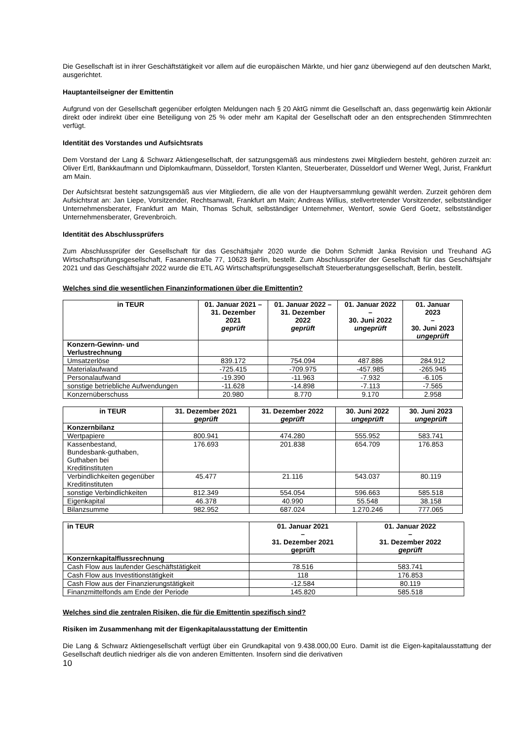Die Gesellschaft ist in ihrer Geschäftstätigkeit vor allem auf die europäischen Märkte, und hier ganz überwiegend auf den deutschen Markt, ausgerichtet.
Hauptanteilseigner der Emittentin
Aufgrund von der Gesellschaft gegenüber erfolgten Meldungen nach § 20 AktG nimmt die Gesellschaft an, dass gegenwärtig kein Aktionär direkt oder indirekt über eine Beteiligung von 25 % oder mehr am Kapital der Gesellschaft oder an den entsprechenden Stimmrechten verfügt.
Identität des Vorstandes und Aufsichtsrats
Dem Vorstand der Lang & Schwarz Aktiengesellschaft, der satzungsgemäß aus mindestens zwei Mitgliedern besteht, gehören zurzeit an: Oliver Ertl, Bankkaufmann und Diplomkaufmann, Düsseldorf, Torsten Klanten, Steuerberater, Düsseldorf und Werner Wegl, Jurist, Frankfurt am Main.
Der Aufsichtsrat besteht satzungsgemäß aus vier Mitgliedern, die alle von der Hauptversammlung gewählt werden. Zurzeit gehören dem Aufsichtsrat an: Jan Liepe, Vorsitzender, Rechtsanwalt, Frankfurt am Main; Andreas Willius, stellvertretender Vorsitzender, selbstständiger Unternehmensberater, Frankfurt am Main, Thomas Schult, selbständiger Unternehmer, Wentorf, sowie Gerd Goetz, selbstständiger Unternehmensberater, Grevenbroich.
Identität des Abschlussprüfers
Zum Abschlussprüfer der Gesellschaft für das Geschäftsjahr 2020 wurde die Dohm Schmidt Janka Revision und Treuhand AG Wirtschaftsprüfungsgesellschaft, Fasanenstraße 77, 10623 Berlin, bestellt. Zum Abschlussprüfer der Gesellschaft für das Geschäftsjahr 2021 und das Geschäftsjahr 2022 wurde die ETL AG Wirtschaftsprüfungsgesellschaft Steuerberatungsgesellschaft, Berlin, bestellt.
Welches sind die wesentlichen Finanzinformationen über die Emittentin?
| in TEUR | 01. Januar 2021 – 31. Dezember 2021 geprüft | 01. Januar 2022 – 31. Dezember 2022 geprüft | 01. Januar 2022 – 30. Juni 2022 ungeprüft | 01. Januar 2023 – 30. Juni 2023 ungeprüft |
| --- | --- | --- | --- | --- |
| Konzern-Gewinn- und Verlustrechnung | | | | |
| Umsatzerlöse | 839.172 | 754.094 | 487.886 | 284.912 |
| Materialaufwand | -725.415 | -709.975 | -457.985 | -265.945 |
| Personalaufwand | -19.390 | -11.963 | -7.932 | -6.105 |
| sonstige betriebliche Aufwendungen | -11.628 | -14.898 | -7.113 | -7.565 |
| Konzernüberschuss | 20.980 | 8.770 | 9.170 | 2.958 |
| in TEUR | 31. Dezember 2021 geprüft | 31. Dezember 2022 geprüft | 30. Juni 2022 ungeprüft | 30. Juni 2023 ungeprüft |
| --- | --- | --- | --- | --- |
| Konzernbilanz | | | | |
| Wertpapiere | 800.941 | 474.280 | 555.952 | 583.741 |
| Kassenbestand, Bundesbank-guthaben, Guthaben bei Kreditinstituten | 176.693 | 201.838 | 654.709 | 176.853 |
| Verbindlichkeiten gegenüber Kreditinstituten | 45.477 | 21.116 | 543.037 | 80.119 |
| sonstige Verbindlichkeiten | 812.349 | 554.054 | 596.663 | 585.518 |
| Eigenkapital | 46.378 | 40.990 | 55.548 | 38.158 |
| Bilanzsumme | 982.952 | 687.024 | 1.270.246 | 777.065 |
| in TEUR | 01. Januar 2021 – 31. Dezember 2021 geprüft | 01. Januar 2022 – 31. Dezember 2022 geprüft |
| --- | --- | --- |
| Konzernkapitalflussrechnung | | |
| Cash Flow aus laufender Geschäftstätigkeit | 78.516 | 583.741 |
| Cash Flow aus Investitionstätigkeit | 118 | 176.853 |
| Cash Flow aus der Finanzierungstätigkeit | -12.584 | 80.119 |
| Finanzmittelfonds am Ende der Periode | 145.820 | 585.518 |
Welches sind die zentralen Risiken, die für die Emittentin spezifisch sind?
Risiken im Zusammenhang mit der Eigenkapitalausstattung der Emittentin
Die Lang & Schwarz Aktiengesellschaft verfügt über ein Grundkapital von 9.438.000,00 Euro. Damit ist die Eigen-kapitalausstattung der Gesellschaft deutlich niedriger als die von anderen Emittenten. Insofern sind die derivativen
10